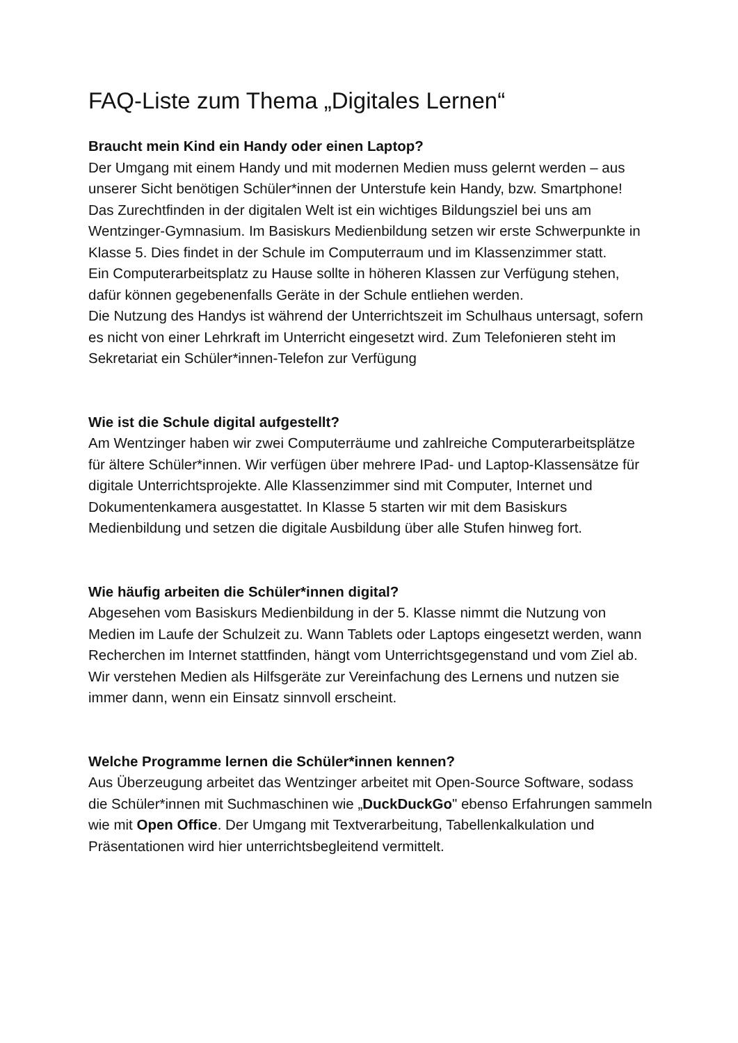FAQ-Liste zum Thema „Digitales Lernen“
Braucht mein Kind ein Handy oder einen Laptop?
Der Umgang mit einem Handy und mit modernen Medien muss gelernt werden – aus unserer Sicht benötigen Schüler*innen der Unterstufe kein Handy, bzw. Smartphone!
Das Zurechtfinden in der digitalen Welt ist ein wichtiges Bildungsziel bei uns am Wentzinger-Gymnasium. Im Basiskurs Medienbildung setzen wir erste Schwerpunkte in Klasse 5. Dies findet in der Schule im Computerraum und im Klassenzimmer statt.
Ein Computerarbeitsplatz zu Hause sollte in höheren Klassen zur Verfügung stehen, dafür können gegebenenfalls Geräte in der Schule entliehen werden.
Die Nutzung des Handys ist während der Unterrichtszeit im Schulhaus untersagt, sofern es nicht von einer Lehrkraft im Unterricht eingesetzt wird. Zum Telefonieren steht im Sekretariat ein Schüler*innen-Telefon zur Verfügung
Wie ist die Schule digital aufgestellt?
Am Wentzinger haben wir zwei Computerräume und zahlreiche Computerarbeitsplätze für ältere Schüler*innen. Wir verfügen über mehrere IPad- und Laptop-Klassensätze für digitale Unterrichtsprojekte. Alle Klassenzimmer sind mit Computer, Internet und Dokumentenkamera ausgestattet. In Klasse 5 starten wir mit dem Basiskurs Medienbildung und setzen die digitale Ausbildung über alle Stufen hinweg fort.
Wie häufig arbeiten die Schüler*innen digital?
Abgesehen vom Basiskurs Medienbildung in der 5. Klasse nimmt die Nutzung von Medien im Laufe der Schulzeit zu. Wann Tablets oder Laptops eingesetzt werden, wann Recherchen im Internet stattfinden, hängt vom Unterrichtsgegenstand und vom Ziel ab. Wir verstehen Medien als Hilfsgeräte zur Vereinfachung des Lernens und nutzen sie immer dann, wenn ein Einsatz sinnvoll erscheint.
Welche Programme lernen die Schüler*innen kennen?
Aus Überzeugung arbeitet das Wentzinger arbeitet mit Open-Source Software, sodass die Schüler*innen mit Suchmaschinen wie „DuckDuckGo" ebenso Erfahrungen sammeln wie mit Open Office. Der Umgang mit Textverarbeitung, Tabellenkalkulation und Präsentationen wird hier unterrichtsbegleitend vermittelt.